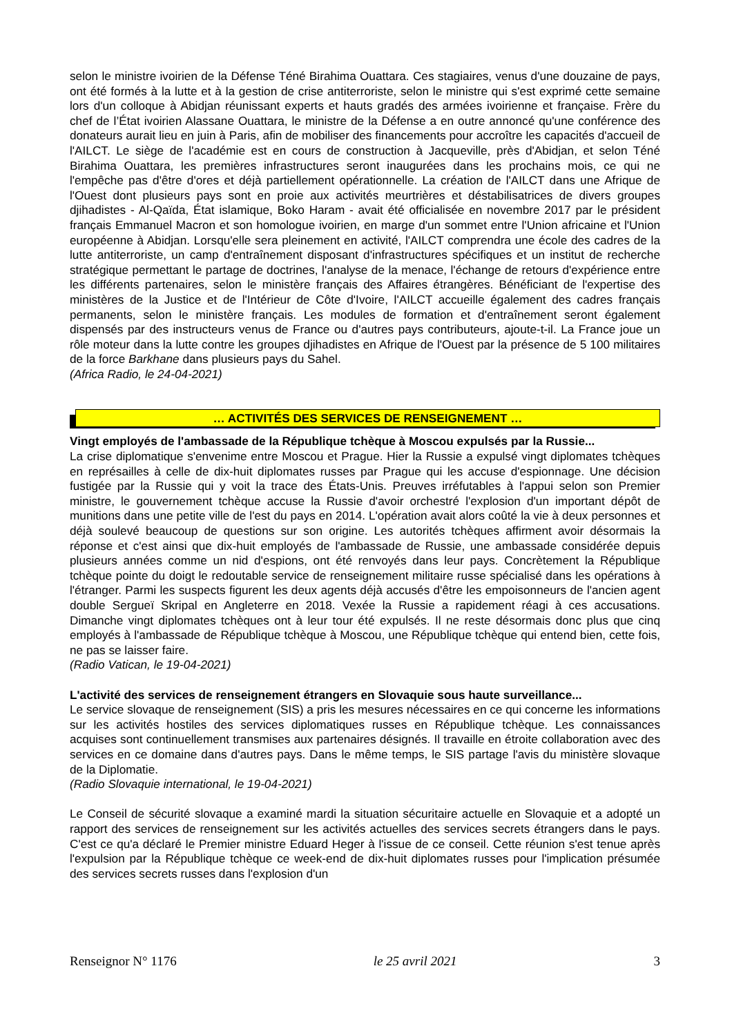selon le ministre ivoirien de la Défense Téné Birahima Ouattara. Ces stagiaires, venus d'une douzaine de pays, ont été formés à la lutte et à la gestion de crise antiterroriste, selon le ministre qui s'est exprimé cette semaine lors d'un colloque à Abidjan réunissant experts et hauts gradés des armées ivoirienne et française. Frère du chef de l’État ivoirien Alassane Ouattara, le ministre de la Défense a en outre annoncé qu'une conférence des donateurs aurait lieu en juin à Paris, afin de mobiliser des financements pour accroître les capacités d'accueil de l'AILCT. Le siège de l'académie est en cours de construction à Jacqueville, près d'Abidjan, et selon Téné Birahima Ouattara, les premières infrastructures seront inaugurées dans les prochains mois, ce qui ne l'empêche pas d'être d'ores et déjà partiellement opérationnelle. La création de l'AILCT dans une Afrique de l'Ouest dont plusieurs pays sont en proie aux activités meurtrières et déstabilisatrices de divers groupes djihadistes - Al-Qaïda, État islamique, Boko Haram - avait été officialisée en novembre 2017 par le président français Emmanuel Macron et son homologue ivoirien, en marge d'un sommet entre l'Union africaine et l'Union européenne à Abidjan. Lorsqu'elle sera pleinement en activité, l'AILCT comprendra une école des cadres de la lutte antiterroriste, un camp d'entraînement disposant d'infrastructures spécifiques et un institut de recherche stratégique permettant le partage de doctrines, l'analyse de la menace, l'échange de retours d'expérience entre les différents partenaires, selon le ministère français des Affaires étrangères. Bénéficiant de l'expertise des ministères de la Justice et de l'Intérieur de Côte d'Ivoire, l'AILCT accueille également des cadres français permanents, selon le ministère français. Les modules de formation et d'entraînement seront également dispensés par des instructeurs venus de France ou d'autres pays contributeurs, ajoute-t-il. La France joue un rôle moteur dans la lutte contre les groupes djihadistes en Afrique de l'Ouest par la présence de 5 100 militaires de la force Barkhane dans plusieurs pays du Sahel.
(Africa Radio, le 24-04-2021)
… ACTIVITÉS DES SERVICES DE RENSEIGNEMENT …
Vingt employés de l'ambassade de la République tchèque à Moscou expulsés par la Russie...
La crise diplomatique s'envenime entre Moscou et Prague. Hier la Russie a expulsé vingt diplomates tchèques en représailles à celle de dix-huit diplomates russes par Prague qui les accuse d'espionnage. Une décision fustigée par la Russie qui y voit la trace des États-Unis. Preuves irréfutables à l'appui selon son Premier ministre, le gouvernement tchèque accuse la Russie d'avoir orchestré l'explosion d'un important dépôt de munitions dans une petite ville de l'est du pays en 2014. L'opération avait alors coûté la vie à deux personnes et déjà soulevé beaucoup de questions sur son origine. Les autorités tchèques affirment avoir désormais la réponse et c'est ainsi que dix-huit employés de l'ambassade de Russie, une ambassade considérée depuis plusieurs années comme un nid d'espions, ont été renvoyés dans leur pays. Concrètement la République tchèque pointe du doigt le redoutable service de renseignement militaire russe spécialisé dans les opérations à l'étranger. Parmi les suspects figurent les deux agents déjà accusés d'être les empoisonneurs de l'ancien agent double Sergueï Skripal en Angleterre en 2018. Vexée la Russie a rapidement réagi à ces accusations. Dimanche vingt diplomates tchèques ont à leur tour été expulsés. Il ne reste désormais donc plus que cinq employés à l'ambassade de République tchèque à Moscou, une République tchèque qui entend bien, cette fois, ne pas se laisser faire.
(Radio Vatican, le 19-04-2021)
L'activité des services de renseignement étrangers en Slovaquie sous haute surveillance...
Le service slovaque de renseignement (SIS) a pris les mesures nécessaires en ce qui concerne les informations sur les activités hostiles des services diplomatiques russes en République tchèque. Les connaissances acquises sont continuellement transmises aux partenaires désignés. Il travaille en étroite collaboration avec des services en ce domaine dans d'autres pays. Dans le même temps, le SIS partage l'avis du ministère slovaque de la Diplomatie.
(Radio Slovaquie international, le 19-04-2021)
Le Conseil de sécurité slovaque a examiné mardi la situation sécuritaire actuelle en Slovaquie et a adopté un rapport des services de renseignement sur les activités actuelles des services secrets étrangers dans le pays. C'est ce qu'a déclaré le Premier ministre Eduard Heger à l'issue de ce conseil. Cette réunion s'est tenue après l'expulsion par la République tchèque ce week-end de dix-huit diplomates russes pour l'implication présumée des services secrets russes dans l'explosion d'un
Renseignor N° 1176 le 25 avril 2021 3